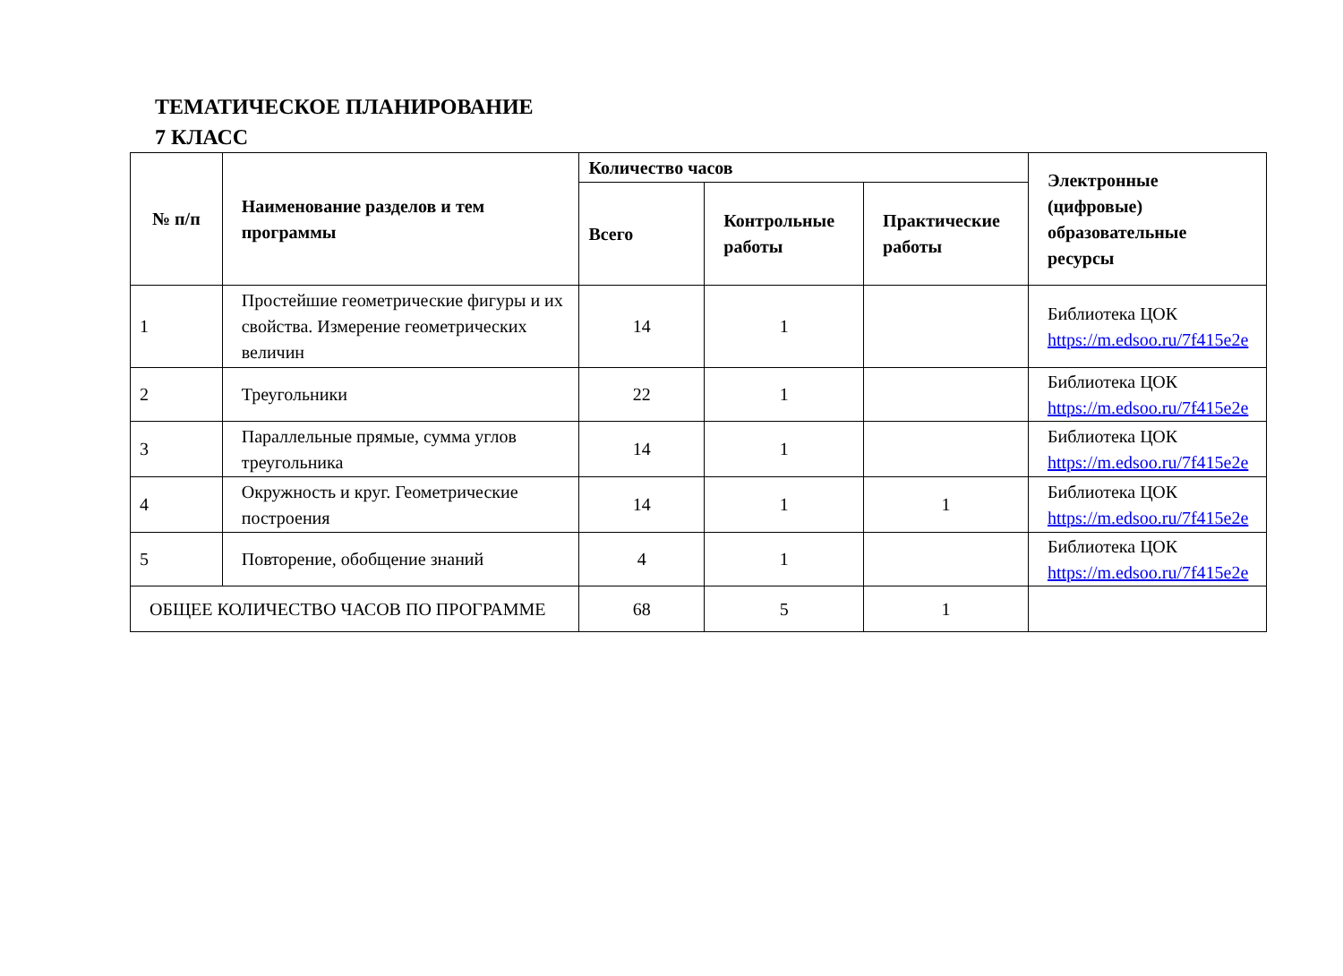ТЕМАТИЧЕСКОЕ ПЛАНИРОВАНИЕ
7 КЛАСС
| № п/п | Наименование разделов и тем программы | Количество часов | | | Электронные (цифровые) образовательные ресурсы |
| --- | --- | --- | --- | --- | --- |
| | | Всего | Контрольные работы | Практические работы | |
| 1 | Простейшие геометрические фигуры и их свойства. Измерение геометрических величин | 14 | 1 | | Библиотека ЦОК https://m.edsoo.ru/7f415e2e |
| 2 | Треугольники | 22 | 1 | | Библиотека ЦОК https://m.edsoo.ru/7f415e2e |
| 3 | Параллельные прямые, сумма углов треугольника | 14 | 1 | | Библиотека ЦОК https://m.edsoo.ru/7f415e2e |
| 4 | Окружность и круг. Геометрические построения | 14 | 1 | 1 | Библиотека ЦОК https://m.edsoo.ru/7f415e2e |
| 5 | Повторение, обобщение знаний | 4 | 1 | | Библиотека ЦОК https://m.edsoo.ru/7f415e2e |
| ОБЩЕЕ КОЛИЧЕСТВО ЧАСОВ ПО ПРОГРАММЕ | | 68 | 5 | 1 | |